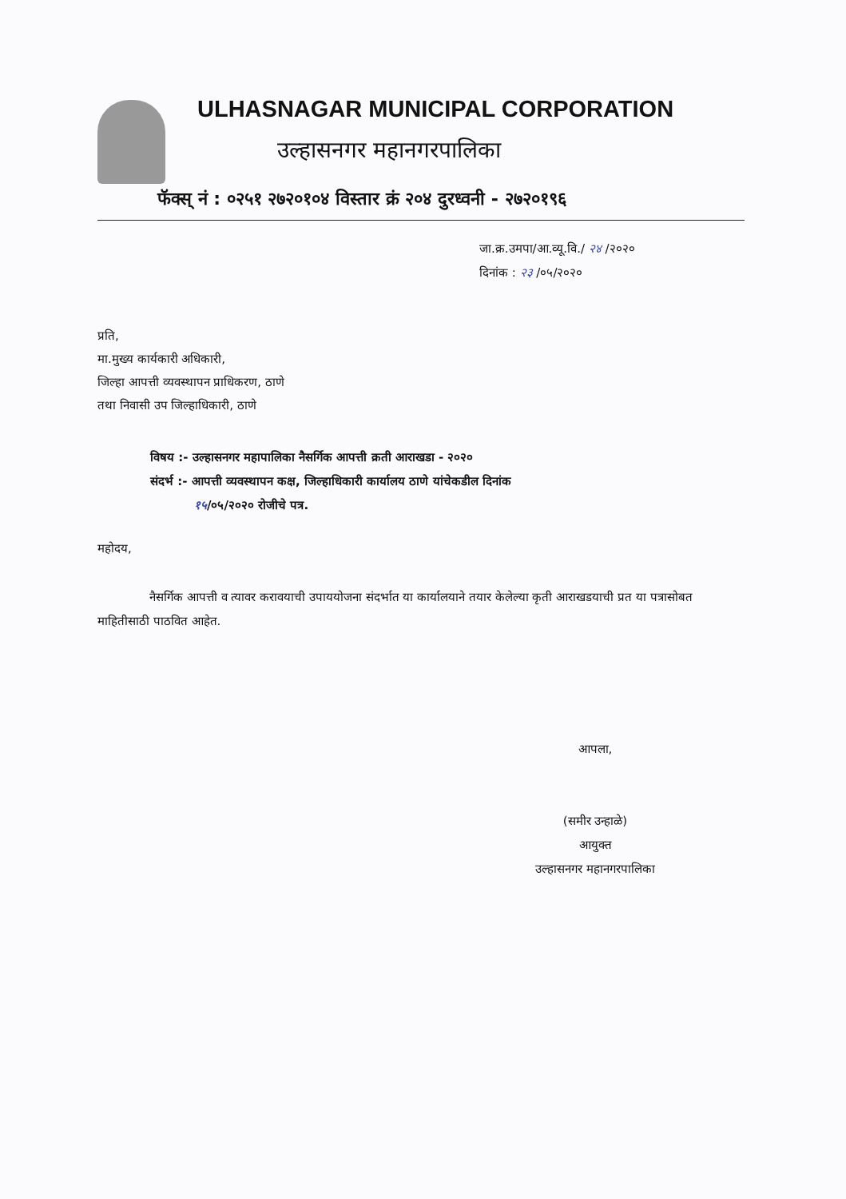ULHASNAGAR MUNICIPAL CORPORATION
उल्हासनगर महानगरपालिका
फॅक्स् नं : ०२५१ २७२०१०४ विस्तार क्रं २०४ दुरध्वनी - २७२०१९६
जा.क्र.उमपा/आ.व्यू.वि./ २४ /२०२०
दिनांक : २३ /०५/२०२०
प्रति,
मा.मुख्य कार्यकारी अधिकारी,
जिल्हा आपत्ती व्यवस्थापन प्राधिकरण, ठाणे
तथा निवासी उप जिल्हाधिकारी, ठाणे
विषय :- उल्हासनगर महापालिका नैसर्गिक आपत्ती क्रती आराखडा - २०२०
संदर्भ :- आपत्ती व्यवस्थापन कक्ष, जिल्हाधिकारी कार्यालय ठाणे यांचेकडील दिनांक
१५/०५/२०२० रोजीचे पत्र.
महोदय,
नैसर्गिक आपत्ती व त्यावर करावयाची उपाययोजना संदर्भात या कार्यालयाने तयार केलेल्या कृती आराखडयाची प्रत या पत्रासोबत माहितीसाठी पाठवित आहेत.
आपला,
(समीर उन्हाळे)
आयुक्त
उल्हासनगर महानगरपालिका